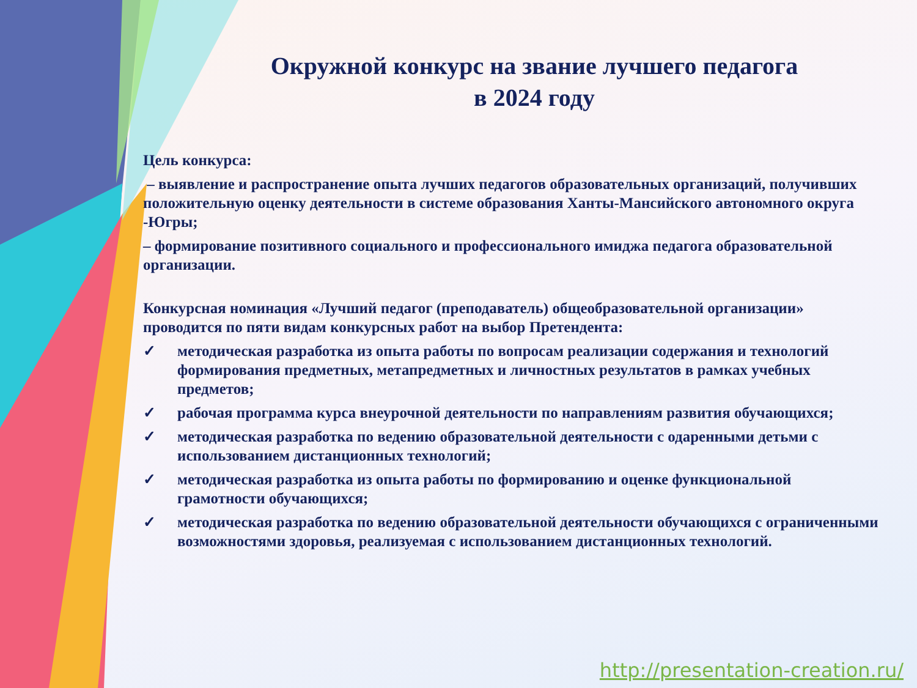Окружной конкурс на звание лучшего педагога
в 2024 году
Цель конкурса:
– выявление и распространение опыта лучших педагогов образовательных организаций, получивших положительную оценку деятельности в системе образования Ханты-Мансийского автономного округа -Югры;
– формирование позитивного социального и профессионального имиджа педагога образовательной организации.
Конкурсная номинация «Лучший педагог (преподаватель) общеобразовательной организации» проводится по пяти видам конкурсных работ на выбор Претендента:
✓ методическая разработка из опыта работы по вопросам реализации содержания и технологий формирования предметных, метапредметных и личностных результатов в рамках учебных предметов;
✓ рабочая программа курса внеурочной деятельности по направлениям развития обучающихся;
✓ методическая разработка по ведению образовательной деятельности с одаренными детьми с использованием дистанционных технологий;
✓ методическая разработка из опыта работы по формированию и оценке функциональной грамотности обучающихся;
✓ методическая разработка по ведению образовательной деятельности обучающихся с ограниченными возможностями здоровья, реализуемая с использованием дистанционных технологий.
http://presentation-creation.ru/